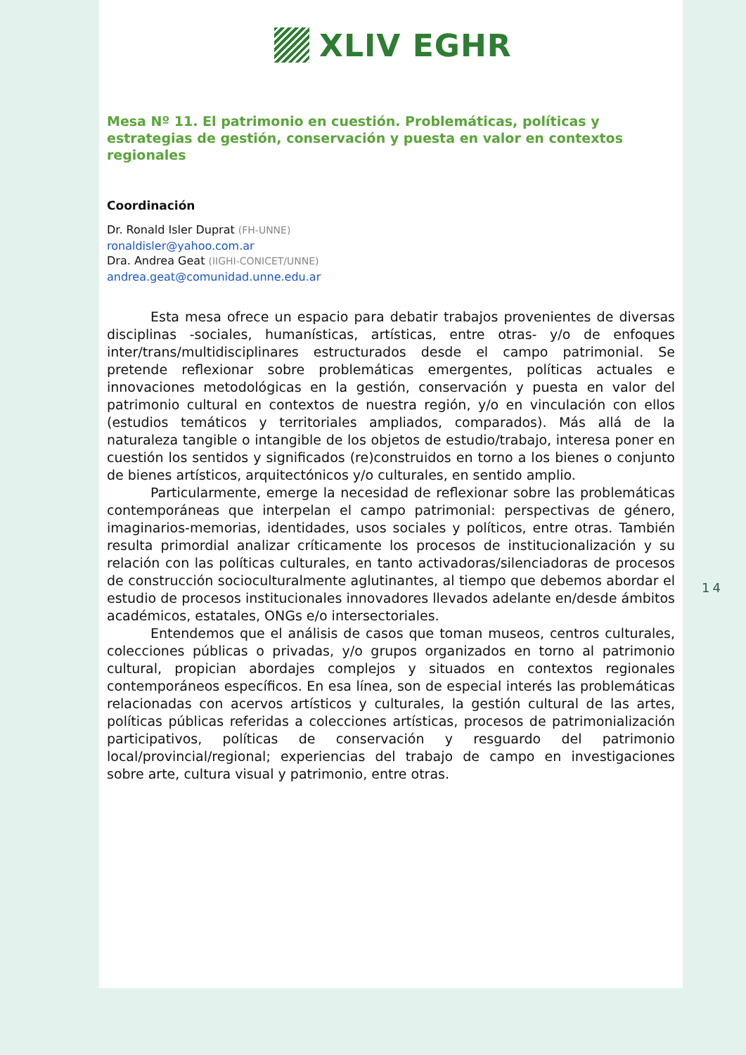XLIV EGHR
Mesa Nº 11. El patrimonio en cuestión. Problemáticas, políticas y estrategias de gestión, conservación y puesta en valor en contextos regionales
Coordinación
Dr. Ronald Isler Duprat (FH-UNNE)
ronaldisler@yahoo.com.ar
Dra. Andrea Geat (IIGHI-CONICET/UNNE)
andrea.geat@comunidad.unne.edu.ar
Esta mesa ofrece un espacio para debatir trabajos provenientes de diversas disciplinas -sociales, humanísticas, artísticas, entre otras- y/o de enfoques inter/trans/multidisciplinares estructurados desde el campo patrimonial. Se pretende reflexionar sobre problemáticas emergentes, políticas actuales e innovaciones metodológicas en la gestión, conservación y puesta en valor del patrimonio cultural en contextos de nuestra región, y/o en vinculación con ellos (estudios temáticos y territoriales ampliados, comparados). Más allá de la naturaleza tangible o intangible de los objetos de estudio/trabajo, interesa poner en cuestión los sentidos y significados (re)construidos en torno a los bienes o conjunto de bienes artísticos, arquitectónicos y/o culturales, en sentido amplio.
Particularmente, emerge la necesidad de reflexionar sobre las problemáticas contemporáneas que interpelan el campo patrimonial: perspectivas de género, imaginarios-memorias, identidades, usos sociales y políticos, entre otras. También resulta primordial analizar críticamente los procesos de institucionalización y su relación con las políticas culturales, en tanto activadoras/silenciadoras de procesos de construcción socioculturalmente aglutinantes, al tiempo que debemos abordar el estudio de procesos institucionales innovadores llevados adelante en/desde ámbitos académicos, estatales, ONGs e/o intersectoriales.
Entendemos que el análisis de casos que toman museos, centros culturales, colecciones públicas o privadas, y/o grupos organizados en torno al patrimonio cultural, propician abordajes complejos y situados en contextos regionales contemporáneos específicos. En esa línea, son de especial interés las problemáticas relacionadas con acervos artísticos y culturales, la gestión cultural de las artes, políticas públicas referidas a colecciones artísticas, procesos de patrimonialización participativos, políticas de conservación y resguardo del patrimonio local/provincial/regional; experiencias del trabajo de campo en investigaciones sobre arte, cultura visual y patrimonio, entre otras.
14